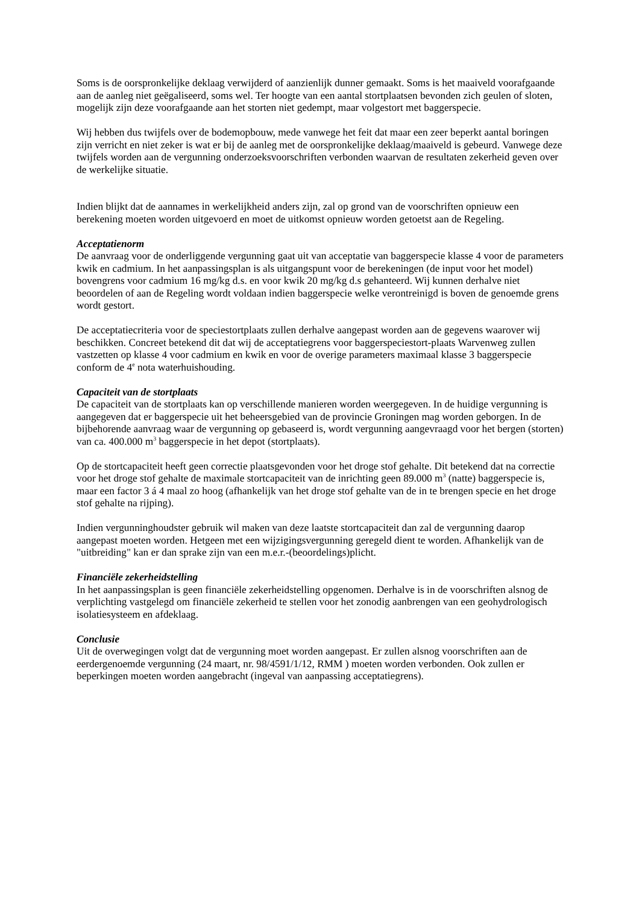Soms is de oorspronkelijke deklaag verwijderd of aanzienlijk dunner gemaakt. Soms is het maaiveld voorafgaande aan de aanleg niet geëgaliseerd, soms wel. Ter hoogte van een aantal stortplaatsen bevonden zich geulen of sloten, mogelijk zijn deze voorafgaande aan het storten niet gedempt, maar volgestort met baggerspecie.
Wij hebben dus twijfels over de bodemopbouw, mede vanwege het feit dat maar een zeer beperkt aantal boringen zijn verricht en niet zeker is wat er bij de aanleg met de oorspronkelijke deklaag/maaiveld is gebeurd. Vanwege deze twijfels worden aan de vergunning onderzoeksvoorschriften verbonden waarvan de resultaten zekerheid geven over de werkelijke situatie.
Indien blijkt dat de aannames in werkelijkheid anders zijn, zal op grond van de voorschriften opnieuw een berekening moeten worden uitgevoerd en moet de uitkomst opnieuw worden getoetst aan de Regeling.
Acceptatienorm
De aanvraag voor de onderliggende vergunning gaat uit van acceptatie van baggerspecie klasse 4 voor de parameters kwik en cadmium. In het aanpassingsplan is als uitgangspunt voor de berekeningen (de input voor het model) bovengrens voor cadmium 16 mg/kg d.s. en voor kwik 20 mg/kg d.s gehanteerd. Wij kunnen derhalve niet beoordelen of aan de Regeling wordt voldaan indien baggerspecie welke verontreinigd is boven de genoemde grens wordt gestort.
De acceptatiecriteria voor de speciestortplaats zullen derhalve aangepast worden aan de gegevens waarover wij beschikken. Concreet betekend dit dat wij de acceptatiegrens voor baggerspeciestort-plaats Warvenweg zullen vastzetten op klasse 4 voor cadmium en kwik en voor de overige parameters maximaal klasse 3 baggerspecie conform de 4<sup>e</sup> nota waterhuishouding.
Capaciteit van de stortplaats
De capaciteit van de stortplaats kan op verschillende manieren worden weergegeven. In de huidige vergunning is aangegeven dat er baggerspecie uit het beheersgebied van de provincie Groningen mag worden geborgen. In de bijbehorende aanvraag waar de vergunning op gebaseerd is, wordt vergunning aangevraagd voor het bergen (storten) van ca. 400.000 m<sup>3</sup> baggerspecie in het depot (stortplaats).
Op de stortcapaciteit heeft geen correctie plaatsgevonden voor het droge stof gehalte. Dit betekend dat na correctie voor het droge stof gehalte de maximale stortcapaciteit van de inrichting geen 89.000 m<sup>3</sup> (natte) baggerspecie is, maar een factor 3 á 4 maal zo hoog (afhankelijk van het droge stof gehalte van de in te brengen specie en het droge stof gehalte na rijping).
Indien vergunninghoudster gebruik wil maken van deze laatste stortcapaciteit dan zal de vergunning daarop aangepast moeten worden. Hetgeen met een wijzigingsvergunning geregeld dient te worden. Afhankelijk van de "uitbreiding" kan er dan sprake zijn van een m.e.r.-(beoordelings)plicht.
Financiële zekerheidstelling
In het aanpassingsplan is geen financiële zekerheidstelling opgenomen. Derhalve is in de voorschriften alsnog de verplichting vastgelegd om financiële zekerheid te stellen voor het zonodig aanbrengen van een geohydrologisch isolatiesysteem en afdeklaag.
Conclusie
Uit de overwegingen volgt dat de vergunning moet worden aangepast. Er zullen alsnog voorschriften aan de eerdergenoemde vergunning (24 maart, nr. 98/4591/1/12, RMM ) moeten worden verbonden. Ook zullen er beperkingen moeten worden aangebracht (ingeval van aanpassing acceptatiegrens).